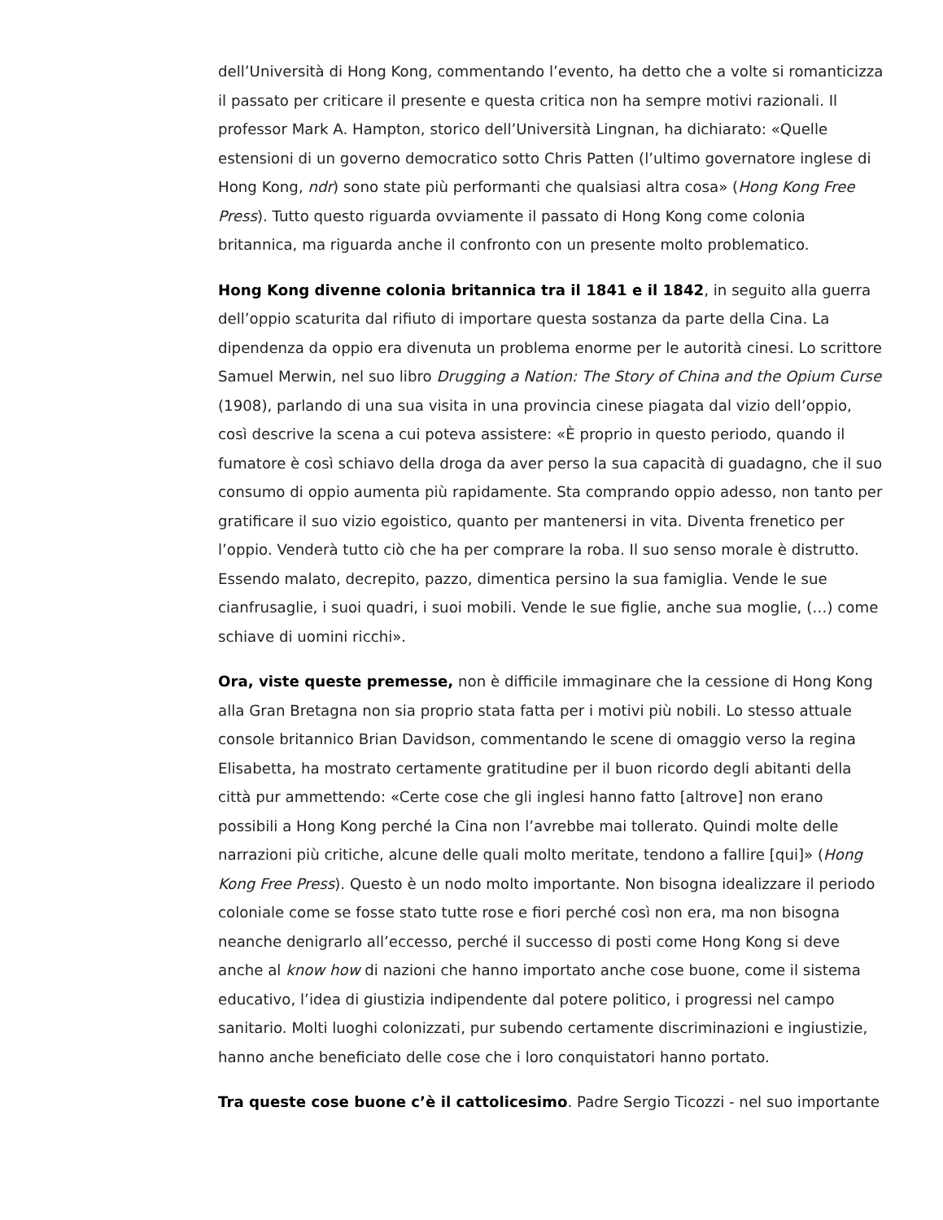dell’Università di Hong Kong, commentando l’evento, ha detto che a volte si romanticizza il passato per criticare il presente e questa critica non ha sempre motivi razionali. Il professor Mark A. Hampton, storico dell’Università Lingnan, ha dichiarato: «Quelle estensioni di un governo democratico sotto Chris Patten (l’ultimo governatore inglese di Hong Kong, ndr) sono state più performanti che qualsiasi altra cosa» (Hong Kong Free Press). Tutto questo riguarda ovviamente il passato di Hong Kong come colonia britannica, ma riguarda anche il confronto con un presente molto problematico.
Hong Kong divenne colonia britannica tra il 1841 e il 1842, in seguito alla guerra dell’oppio scaturita dal rifiuto di importare questa sostanza da parte della Cina. La dipendenza da oppio era divenuta un problema enorme per le autorità cinesi. Lo scrittore Samuel Merwin, nel suo libro Drugging a Nation: The Story of China and the Opium Curse (1908), parlando di una sua visita in una provincia cinese piagata dal vizio dell’oppio, così descrive la scena a cui poteva assistere: «È proprio in questo periodo, quando il fumatore è così schiavo della droga da aver perso la sua capacità di guadagno, che il suo consumo di oppio aumenta più rapidamente. Sta comprando oppio adesso, non tanto per gratificare il suo vizio egoistico, quanto per mantenersi in vita. Diventa frenetico per l’oppio. Venderà tutto ciò che ha per comprare la roba. Il suo senso morale è distrutto. Essendo malato, decrepito, pazzo, dimentica persino la sua famiglia. Vende le sue cianfrusaglie, i suoi quadri, i suoi mobili. Vende le sue figlie, anche sua moglie, (…) come schiave di uomini ricchi».
Ora, viste queste premesse, non è difficile immaginare che la cessione di Hong Kong alla Gran Bretagna non sia proprio stata fatta per i motivi più nobili. Lo stesso attuale console britannico Brian Davidson, commentando le scene di omaggio verso la regina Elisabetta, ha mostrato certamente gratitudine per il buon ricordo degli abitanti della città pur ammettendo: «Certe cose che gli inglesi hanno fatto [altrove] non erano possibili a Hong Kong perché la Cina non l’avrebbe mai tollerato. Quindi molte delle narrazioni più critiche, alcune delle quali molto meritate, tendono a fallire [qui]» (Hong Kong Free Press). Questo è un nodo molto importante. Non bisogna idealizzare il periodo coloniale come se fosse stato tutte rose e fiori perché così non era, ma non bisogna neanche denigrarlo all’eccesso, perché il successo di posti come Hong Kong si deve anche al know how di nazioni che hanno importato anche cose buone, come il sistema educativo, l’idea di giustizia indipendente dal potere politico, i progressi nel campo sanitario. Molti luoghi colonizzati, pur subendo certamente discriminazioni e ingiustizie, hanno anche beneficiato delle cose che i loro conquistatori hanno portato.
Tra queste cose buone c’è il cattolicesimo. Padre Sergio Ticozzi - nel suo importante